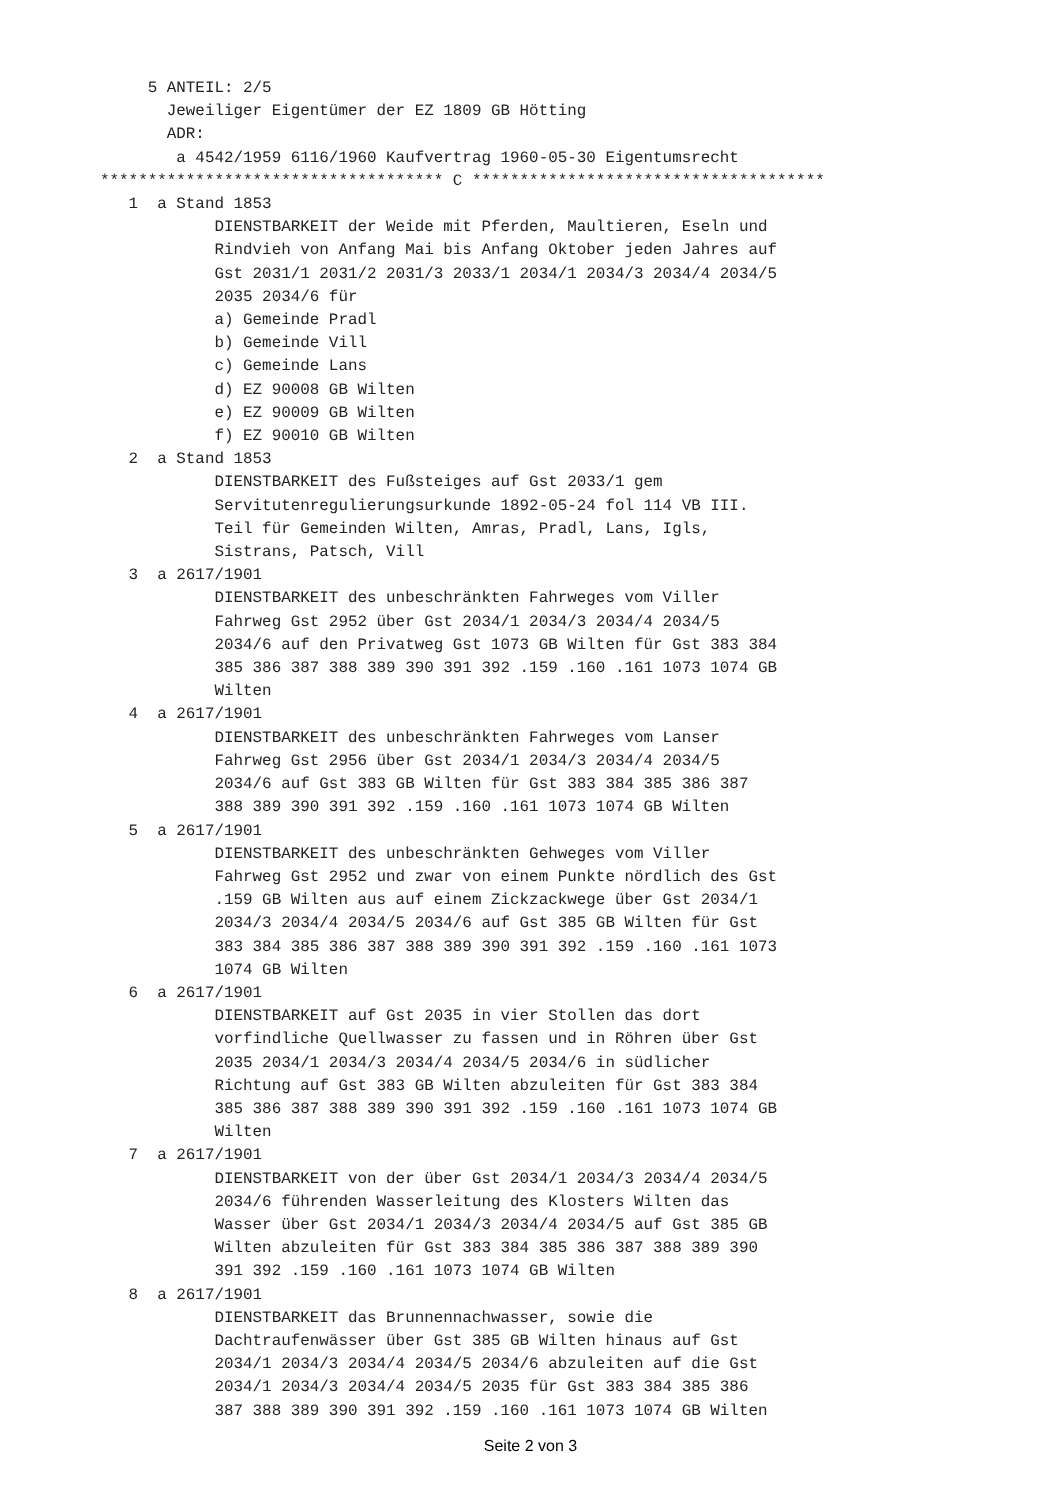5 ANTEIL: 2/5
       Jeweiliger Eigentümer der EZ 1809 GB Hötting
       ADR:
        a 4542/1959 6116/1960 Kaufvertrag 1960-05-30 Eigentumsrecht
************************************ C *************************************
   1  a Stand 1853
            DIENSTBARKEIT der Weide mit Pferden, Maultieren, Eseln und
            Rindvieh von Anfang Mai bis Anfang Oktober jeden Jahres auf
            Gst 2031/1 2031/2 2031/3 2033/1 2034/1 2034/3 2034/4 2034/5
            2035 2034/6 für
            a) Gemeinde Pradl
            b) Gemeinde Vill
            c) Gemeinde Lans
            d) EZ 90008 GB Wilten
            e) EZ 90009 GB Wilten
            f) EZ 90010 GB Wilten
   2  a Stand 1853
            DIENSTBARKEIT des Fußsteiges auf Gst 2033/1 gem
            Servitutenregulierungsurkunde 1892-05-24 fol 114 VB III.
            Teil für Gemeinden Wilten, Amras, Pradl, Lans, Igls,
            Sistrans, Patsch, Vill
   3  a 2617/1901
            DIENSTBARKEIT des unbeschränkten Fahrweges vom Viller
            Fahrweg Gst 2952 über Gst 2034/1 2034/3 2034/4 2034/5
            2034/6 auf den Privatweg Gst 1073 GB Wilten für Gst 383 384
            385 386 387 388 389 390 391 392 .159 .160 .161 1073 1074 GB
            Wilten
   4  a 2617/1901
            DIENSTBARKEIT des unbeschränkten Fahrweges vom Lanser
            Fahrweg Gst 2956 über Gst 2034/1 2034/3 2034/4 2034/5
            2034/6 auf Gst 383 GB Wilten für Gst 383 384 385 386 387
            388 389 390 391 392 .159 .160 .161 1073 1074 GB Wilten
   5  a 2617/1901
            DIENSTBARKEIT des unbeschränkten Gehweges vom Viller
            Fahrweg Gst 2952 und zwar von einem Punkte nördlich des Gst
            .159 GB Wilten aus auf einem Zickzackwege über Gst 2034/1
            2034/3 2034/4 2034/5 2034/6 auf Gst 385 GB Wilten für Gst
            383 384 385 386 387 388 389 390 391 392 .159 .160 .161 1073
            1074 GB Wilten
   6  a 2617/1901
            DIENSTBARKEIT auf Gst 2035 in vier Stollen das dort
            vorfindliche Quellwasser zu fassen und in Röhren über Gst
            2035 2034/1 2034/3 2034/4 2034/5 2034/6 in südlicher
            Richtung auf Gst 383 GB Wilten abzuleiten für Gst 383 384
            385 386 387 388 389 390 391 392 .159 .160 .161 1073 1074 GB
            Wilten
   7  a 2617/1901
            DIENSTBARKEIT von der über Gst 2034/1 2034/3 2034/4 2034/5
            2034/6 führenden Wasserleitung des Klosters Wilten das
            Wasser über Gst 2034/1 2034/3 2034/4 2034/5 auf Gst 385 GB
            Wilten abzuleiten für Gst 383 384 385 386 387 388 389 390
            391 392 .159 .160 .161 1073 1074 GB Wilten
   8  a 2617/1901
            DIENSTBARKEIT das Brunnennachwasser, sowie die
            Dachtraufenwässer über Gst 385 GB Wilten hinaus auf Gst
            2034/1 2034/3 2034/4 2034/5 2034/6 abzuleiten auf die Gst
            2034/1 2034/3 2034/4 2034/5 2035 für Gst 383 384 385 386
            387 388 389 390 391 392 .159 .160 .161 1073 1074 GB Wilten
Seite 2 von 3